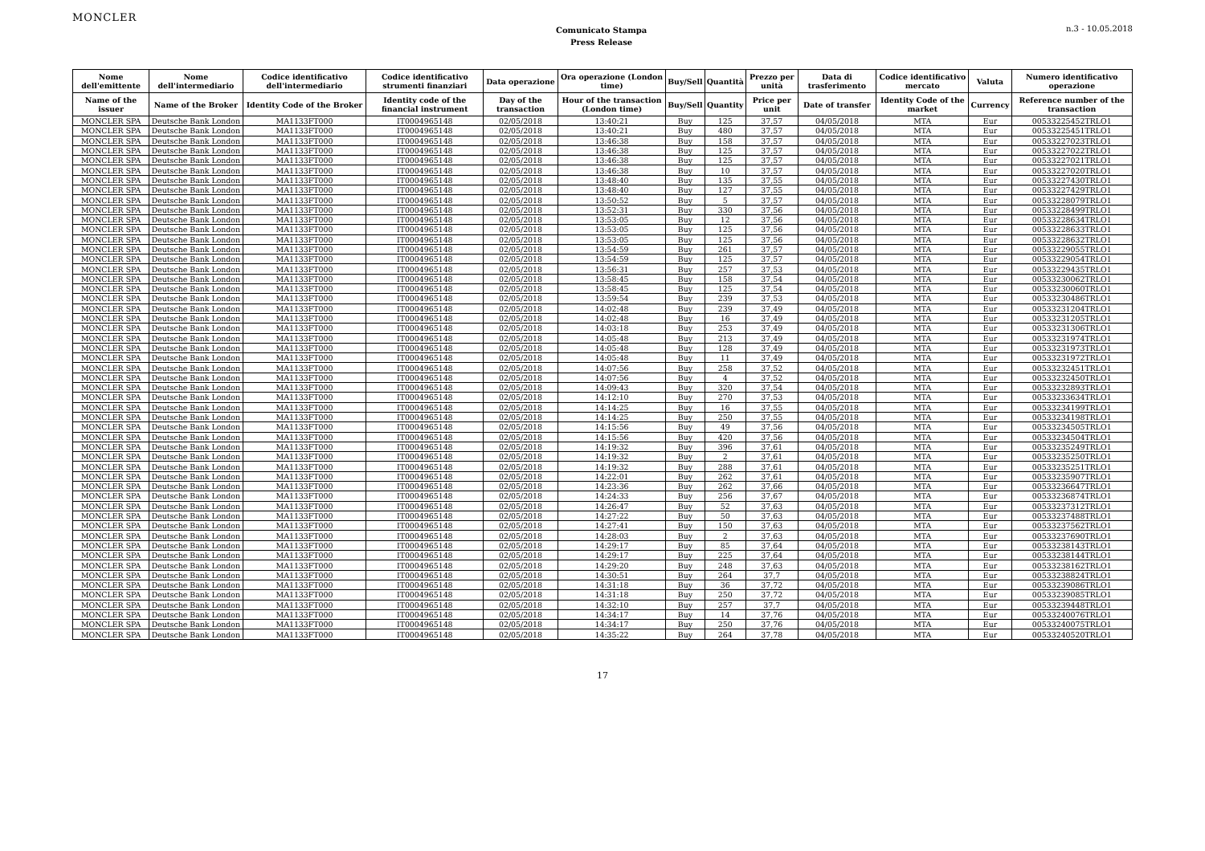MONCLER
Comunicato Stampa
Press Release
n.3 - 10.05.2018
| Nome dell'emittente | Nome dell'intermediario | Codice identificativo dell'intermediario | Codice identificativo strumenti finanziari | Data operazione | Ora operazione (London time) | Buy/Sell | Quantità | Prezzo per unità | Data di trasferimento | Codice identificativo mercato | Valuta | Numero identificativo operazione |
| --- | --- | --- | --- | --- | --- | --- | --- | --- | --- | --- | --- | --- |
| Name of the issuer | Name of the Broker | Identity Code of the Broker | Identity code of the financial instrument | Day of the transaction | Hour of the transaction (London time) | Buy/Sell | Quantity | Price per unit | Date of transfer | Identity Code of the market | Currency | Reference number of the transaction |
| MONCLER SPA | Deutsche Bank London | MA1133FT000 | IT0004965148 | 02/05/2018 | 13:40:21 | Buy | 125 | 37,57 | 04/05/2018 | MTA | Eur | 00533225452TRLO1 |
| MONCLER SPA | Deutsche Bank London | MA1133FT000 | IT0004965148 | 02/05/2018 | 13:40:21 | Buy | 480 | 37,57 | 04/05/2018 | MTA | Eur | 00533225451TRLO1 |
| MONCLER SPA | Deutsche Bank London | MA1133FT000 | IT0004965148 | 02/05/2018 | 13:46:38 | Buy | 158 | 37,57 | 04/05/2018 | MTA | Eur | 00533227023TRLO1 |
| MONCLER SPA | Deutsche Bank London | MA1133FT000 | IT0004965148 | 02/05/2018 | 13:46:38 | Buy | 125 | 37,57 | 04/05/2018 | MTA | Eur | 00533227022TRLO1 |
| MONCLER SPA | Deutsche Bank London | MA1133FT000 | IT0004965148 | 02/05/2018 | 13:46:38 | Buy | 125 | 37,57 | 04/05/2018 | MTA | Eur | 00533227021TRLO1 |
| MONCLER SPA | Deutsche Bank London | MA1133FT000 | IT0004965148 | 02/05/2018 | 13:46:38 | Buy | 10 | 37,57 | 04/05/2018 | MTA | Eur | 00533227020TRLO1 |
| MONCLER SPA | Deutsche Bank London | MA1133FT000 | IT0004965148 | 02/05/2018 | 13:48:40 | Buy | 135 | 37,55 | 04/05/2018 | MTA | Eur | 00533227430TRLO1 |
| MONCLER SPA | Deutsche Bank London | MA1133FT000 | IT0004965148 | 02/05/2018 | 13:48:40 | Buy | 127 | 37,55 | 04/05/2018 | MTA | Eur | 00533227429TRLO1 |
| MONCLER SPA | Deutsche Bank London | MA1133FT000 | IT0004965148 | 02/05/2018 | 13:50:52 | Buy | 5 | 37,57 | 04/05/2018 | MTA | Eur | 00533228079TRLO1 |
| MONCLER SPA | Deutsche Bank London | MA1133FT000 | IT0004965148 | 02/05/2018 | 13:52:31 | Buy | 330 | 37,56 | 04/05/2018 | MTA | Eur | 00533228499TRLO1 |
| MONCLER SPA | Deutsche Bank London | MA1133FT000 | IT0004965148 | 02/05/2018 | 13:53:05 | Buy | 12 | 37,56 | 04/05/2018 | MTA | Eur | 00533228634TRLO1 |
| MONCLER SPA | Deutsche Bank London | MA1133FT000 | IT0004965148 | 02/05/2018 | 13:53:05 | Buy | 125 | 37,56 | 04/05/2018 | MTA | Eur | 00533228633TRLO1 |
| MONCLER SPA | Deutsche Bank London | MA1133FT000 | IT0004965148 | 02/05/2018 | 13:53:05 | Buy | 125 | 37,56 | 04/05/2018 | MTA | Eur | 00533228632TRLO1 |
| MONCLER SPA | Deutsche Bank London | MA1133FT000 | IT0004965148 | 02/05/2018 | 13:54:59 | Buy | 261 | 37,57 | 04/05/2018 | MTA | Eur | 00533229055TRLO1 |
| MONCLER SPA | Deutsche Bank London | MA1133FT000 | IT0004965148 | 02/05/2018 | 13:54:59 | Buy | 125 | 37,57 | 04/05/2018 | MTA | Eur | 00533229054TRLO1 |
| MONCLER SPA | Deutsche Bank London | MA1133FT000 | IT0004965148 | 02/05/2018 | 13:56:31 | Buy | 257 | 37,53 | 04/05/2018 | MTA | Eur | 00533229435TRLO1 |
| MONCLER SPA | Deutsche Bank London | MA1133FT000 | IT0004965148 | 02/05/2018 | 13:58:45 | Buy | 158 | 37,54 | 04/05/2018 | MTA | Eur | 00533230062TRLO1 |
| MONCLER SPA | Deutsche Bank London | MA1133FT000 | IT0004965148 | 02/05/2018 | 13:58:45 | Buy | 125 | 37,54 | 04/05/2018 | MTA | Eur | 00533230060TRLO1 |
| MONCLER SPA | Deutsche Bank London | MA1133FT000 | IT0004965148 | 02/05/2018 | 13:59:54 | Buy | 239 | 37,53 | 04/05/2018 | MTA | Eur | 00533230486TRLO1 |
| MONCLER SPA | Deutsche Bank London | MA1133FT000 | IT0004965148 | 02/05/2018 | 14:02:48 | Buy | 239 | 37,49 | 04/05/2018 | MTA | Eur | 00533231204TRLO1 |
| MONCLER SPA | Deutsche Bank London | MA1133FT000 | IT0004965148 | 02/05/2018 | 14:02:48 | Buy | 16 | 37,49 | 04/05/2018 | MTA | Eur | 00533231205TRLO1 |
| MONCLER SPA | Deutsche Bank London | MA1133FT000 | IT0004965148 | 02/05/2018 | 14:03:18 | Buy | 253 | 37,49 | 04/05/2018 | MTA | Eur | 00533231306TRLO1 |
| MONCLER SPA | Deutsche Bank London | MA1133FT000 | IT0004965148 | 02/05/2018 | 14:05:48 | Buy | 213 | 37,49 | 04/05/2018 | MTA | Eur | 00533231974TRLO1 |
| MONCLER SPA | Deutsche Bank London | MA1133FT000 | IT0004965148 | 02/05/2018 | 14:05:48 | Buy | 128 | 37,49 | 04/05/2018 | MTA | Eur | 00533231973TRLO1 |
| MONCLER SPA | Deutsche Bank London | MA1133FT000 | IT0004965148 | 02/05/2018 | 14:05:48 | Buy | 11 | 37,49 | 04/05/2018 | MTA | Eur | 00533231972TRLO1 |
| MONCLER SPA | Deutsche Bank London | MA1133FT000 | IT0004965148 | 02/05/2018 | 14:07:56 | Buy | 258 | 37,52 | 04/05/2018 | MTA | Eur | 00533232451TRLO1 |
| MONCLER SPA | Deutsche Bank London | MA1133FT000 | IT0004965148 | 02/05/2018 | 14:07:56 | Buy | 4 | 37,52 | 04/05/2018 | MTA | Eur | 00533232450TRLO1 |
| MONCLER SPA | Deutsche Bank London | MA1133FT000 | IT0004965148 | 02/05/2018 | 14:09:43 | Buy | 320 | 37,54 | 04/05/2018 | MTA | Eur | 00533232893TRLO1 |
| MONCLER SPA | Deutsche Bank London | MA1133FT000 | IT0004965148 | 02/05/2018 | 14:12:10 | Buy | 270 | 37,53 | 04/05/2018 | MTA | Eur | 00533233634TRLO1 |
| MONCLER SPA | Deutsche Bank London | MA1133FT000 | IT0004965148 | 02/05/2018 | 14:14:25 | Buy | 16 | 37,55 | 04/05/2018 | MTA | Eur | 00533234199TRLO1 |
| MONCLER SPA | Deutsche Bank London | MA1133FT000 | IT0004965148 | 02/05/2018 | 14:14:25 | Buy | 250 | 37,55 | 04/05/2018 | MTA | Eur | 00533234198TRLO1 |
| MONCLER SPA | Deutsche Bank London | MA1133FT000 | IT0004965148 | 02/05/2018 | 14:15:56 | Buy | 49 | 37,56 | 04/05/2018 | MTA | Eur | 00533234505TRLO1 |
| MONCLER SPA | Deutsche Bank London | MA1133FT000 | IT0004965148 | 02/05/2018 | 14:15:56 | Buy | 420 | 37,56 | 04/05/2018 | MTA | Eur | 00533234504TRLO1 |
| MONCLER SPA | Deutsche Bank London | MA1133FT000 | IT0004965148 | 02/05/2018 | 14:19:32 | Buy | 396 | 37,61 | 04/05/2018 | MTA | Eur | 00533235249TRLO1 |
| MONCLER SPA | Deutsche Bank London | MA1133FT000 | IT0004965148 | 02/05/2018 | 14:19:32 | Buy | 2 | 37,61 | 04/05/2018 | MTA | Eur | 00533235250TRLO1 |
| MONCLER SPA | Deutsche Bank London | MA1133FT000 | IT0004965148 | 02/05/2018 | 14:19:32 | Buy | 288 | 37,61 | 04/05/2018 | MTA | Eur | 00533235251TRLO1 |
| MONCLER SPA | Deutsche Bank London | MA1133FT000 | IT0004965148 | 02/05/2018 | 14:22:01 | Buy | 262 | 37,61 | 04/05/2018 | MTA | Eur | 00533235907TRLO1 |
| MONCLER SPA | Deutsche Bank London | MA1133FT000 | IT0004965148 | 02/05/2018 | 14:23:36 | Buy | 262 | 37,66 | 04/05/2018 | MTA | Eur | 00533236647TRLO1 |
| MONCLER SPA | Deutsche Bank London | MA1133FT000 | IT0004965148 | 02/05/2018 | 14:24:33 | Buy | 256 | 37,67 | 04/05/2018 | MTA | Eur | 00533236874TRLO1 |
| MONCLER SPA | Deutsche Bank London | MA1133FT000 | IT0004965148 | 02/05/2018 | 14:26:47 | Buy | 52 | 37,63 | 04/05/2018 | MTA | Eur | 00533237312TRLO1 |
| MONCLER SPA | Deutsche Bank London | MA1133FT000 | IT0004965148 | 02/05/2018 | 14:27:22 | Buy | 50 | 37,63 | 04/05/2018 | MTA | Eur | 00533237488TRLO1 |
| MONCLER SPA | Deutsche Bank London | MA1133FT000 | IT0004965148 | 02/05/2018 | 14:27:41 | Buy | 150 | 37,63 | 04/05/2018 | MTA | Eur | 00533237562TRLO1 |
| MONCLER SPA | Deutsche Bank London | MA1133FT000 | IT0004965148 | 02/05/2018 | 14:28:03 | Buy | 2 | 37,63 | 04/05/2018 | MTA | Eur | 00533237690TRLO1 |
| MONCLER SPA | Deutsche Bank London | MA1133FT000 | IT0004965148 | 02/05/2018 | 14:29:17 | Buy | 85 | 37,64 | 04/05/2018 | MTA | Eur | 00533238143TRLO1 |
| MONCLER SPA | Deutsche Bank London | MA1133FT000 | IT0004965148 | 02/05/2018 | 14:29:17 | Buy | 225 | 37,64 | 04/05/2018 | MTA | Eur | 00533238144TRLO1 |
| MONCLER SPA | Deutsche Bank London | MA1133FT000 | IT0004965148 | 02/05/2018 | 14:29:20 | Buy | 248 | 37,63 | 04/05/2018 | MTA | Eur | 00533238162TRLO1 |
| MONCLER SPA | Deutsche Bank London | MA1133FT000 | IT0004965148 | 02/05/2018 | 14:30:51 | Buy | 264 | 37,7 | 04/05/2018 | MTA | Eur | 00533238824TRLO1 |
| MONCLER SPA | Deutsche Bank London | MA1133FT000 | IT0004965148 | 02/05/2018 | 14:31:18 | Buy | 36 | 37,72 | 04/05/2018 | MTA | Eur | 00533239086TRLO1 |
| MONCLER SPA | Deutsche Bank London | MA1133FT000 | IT0004965148 | 02/05/2018 | 14:31:18 | Buy | 250 | 37,72 | 04/05/2018 | MTA | Eur | 00533239085TRLO1 |
| MONCLER SPA | Deutsche Bank London | MA1133FT000 | IT0004965148 | 02/05/2018 | 14:32:10 | Buy | 257 | 37,7 | 04/05/2018 | MTA | Eur | 00533239448TRLO1 |
| MONCLER SPA | Deutsche Bank London | MA1133FT000 | IT0004965148 | 02/05/2018 | 14:34:17 | Buy | 14 | 37,76 | 04/05/2018 | MTA | Eur | 00533240076TRLO1 |
| MONCLER SPA | Deutsche Bank London | MA1133FT000 | IT0004965148 | 02/05/2018 | 14:34:17 | Buy | 250 | 37,76 | 04/05/2018 | MTA | Eur | 00533240075TRLO1 |
| MONCLER SPA | Deutsche Bank London | MA1133FT000 | IT0004965148 | 02/05/2018 | 14:35:22 | Buy | 264 | 37,78 | 04/05/2018 | MTA | Eur | 00533240520TRLO1 |
17